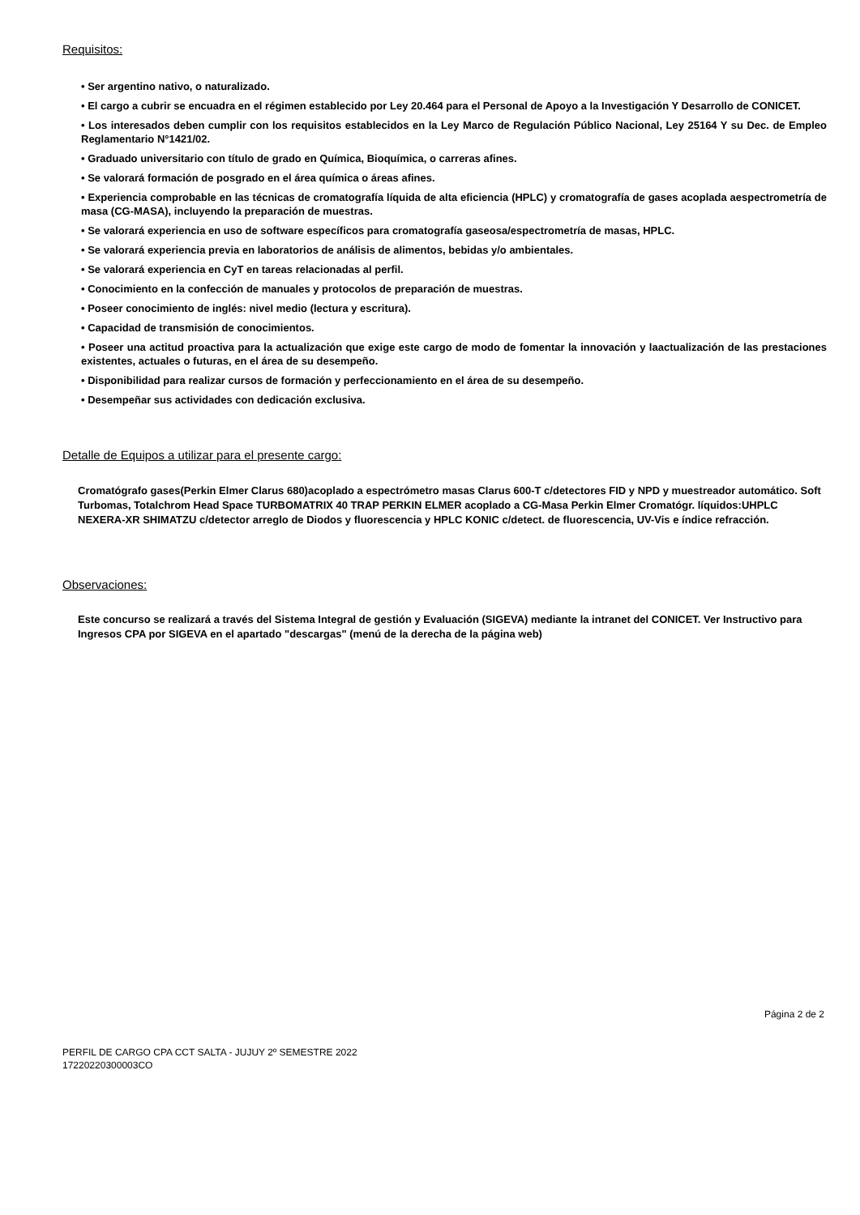Requisitos:
• Ser argentino nativo, o naturalizado.
• El cargo a cubrir se encuadra en el régimen establecido por Ley 20.464 para el Personal de Apoyo a la Investigación Y Desarrollo de CONICET.
• Los interesados deben cumplir con los requisitos establecidos en la Ley Marco de Regulación Público Nacional, Ley 25164 Y su Dec. de Empleo Reglamentario N°1421/02.
• Graduado universitario con título de grado en Química, Bioquímica, o carreras afines.
• Se valorará formación de posgrado en el área química o áreas afines.
• Experiencia comprobable en las técnicas de cromatografía líquida de alta eficiencia (HPLC) y cromatografía de gases acoplada aespectrometría de masa (CG-MASA), incluyendo la preparación de muestras.
• Se valorará experiencia en uso de software específicos para cromatografía gaseosa/espectrometría de masas, HPLC.
• Se valorará experiencia previa en laboratorios de análisis de alimentos, bebidas y/o ambientales.
• Se valorará experiencia en CyT en tareas relacionadas al perfil.
• Conocimiento en la confección de manuales y protocolos de preparación de muestras.
• Poseer conocimiento de inglés: nivel medio (lectura y escritura).
• Capacidad de transmisión de conocimientos.
• Poseer una actitud proactiva para la actualización que exige este cargo de modo de fomentar la innovación y laactualización de las prestaciones existentes, actuales o futuras, en el área de su desempeño.
• Disponibilidad para realizar cursos de formación y perfeccionamiento en el área de su desempeño.
• Desempeñar sus actividades con dedicación exclusiva.
Detalle de Equipos a utilizar para el presente cargo:
Cromatógrafo gases(Perkin Elmer Clarus 680)acoplado a espectrómetro masas Clarus 600-T c/detectores FID y NPD y muestreador automático. Soft Turbomas, Totalchrom Head Space TURBOMATRIX 40 TRAP PERKIN ELMER acoplado a CG-Masa Perkin Elmer Cromatógr. líquidos:UHPLC NEXERA-XR SHIMATZU c/detector arreglo de Diodos y fluorescencia y HPLC KONIC c/detect. de fluorescencia, UV-Vis e índice refracción.
Observaciones:
Este concurso se realizará a través del Sistema Integral de gestión y Evaluación (SIGEVA) mediante la intranet del CONICET. Ver Instructivo para Ingresos CPA por SIGEVA en el apartado "descargas" (menú de la derecha de la página web)
Página 2 de 2
PERFIL DE CARGO CPA CCT SALTA - JUJUY 2º SEMESTRE 2022
17220220300003CO